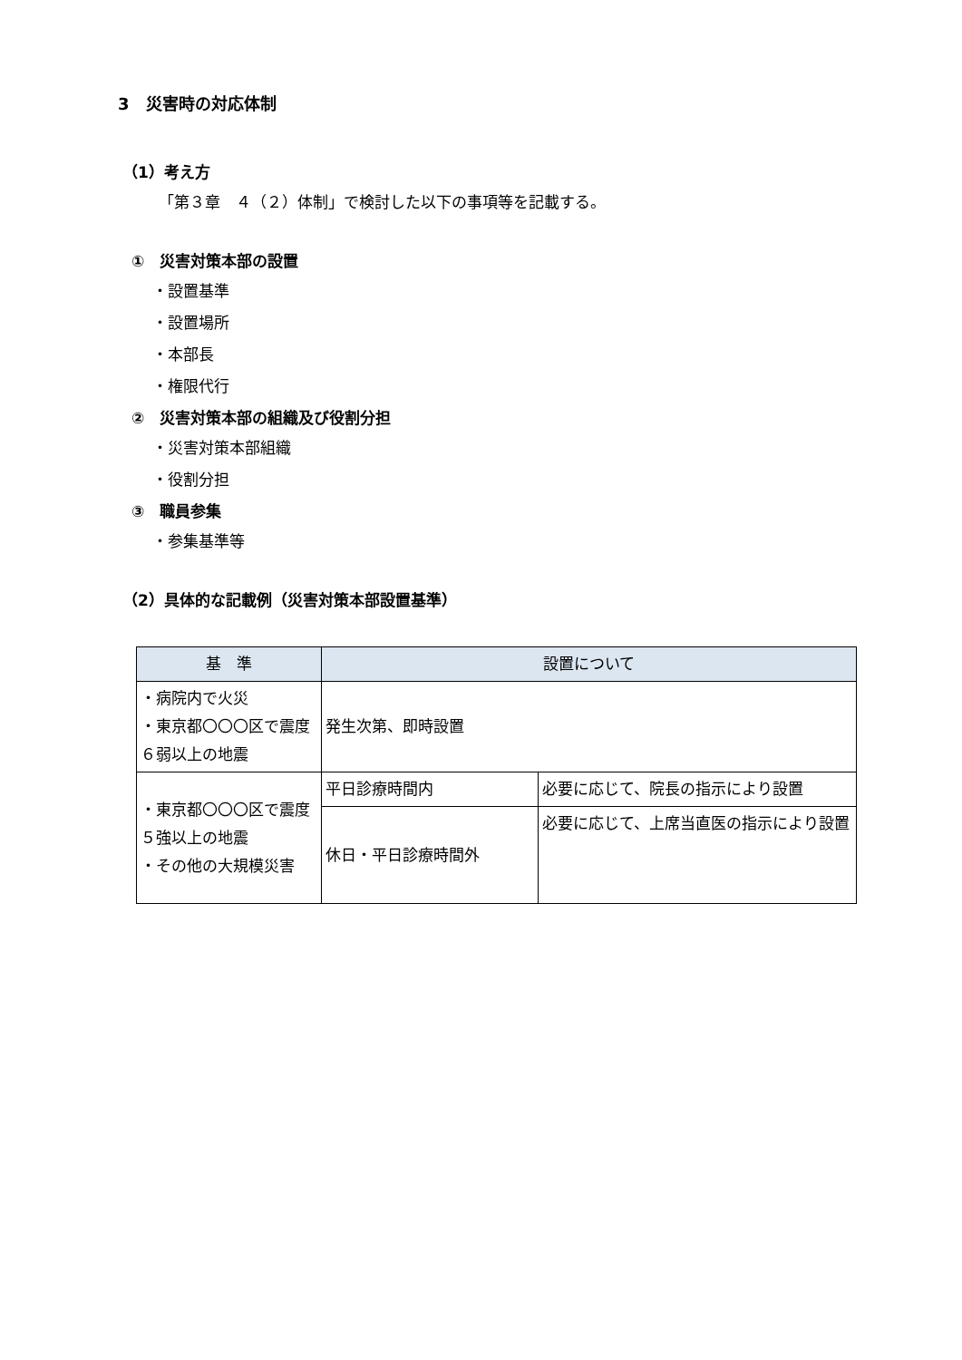3　災害時の対応体制
（1）考え方
「第３章　４（２）体制」で検討した以下の事項等を記載する。
①　災害対策本部の設置
・設置基準
・設置場所
・本部長
・権限代行
②　災害対策本部の組織及び役割分担
・災害対策本部組織
・役割分担
③　職員参集
・参集基準等
（2）具体的な記載例（災害対策本部設置基準）
| 基 準 | 設置について | |
| --- | --- | --- |
| ・病院内で火災 ・東京都〇〇〇区で震度６弱以上の地震 | 発生次第、即時設置 | |
| ・東京都〇〇〇区で震度５強以上の地震 ・その他の大規模災害 | 平日診療時間内 | 必要に応じて、院長の指示により設置 |
| | 休日・平日診療時間外 | 必要に応じて、上席当直医の指示により設置 |